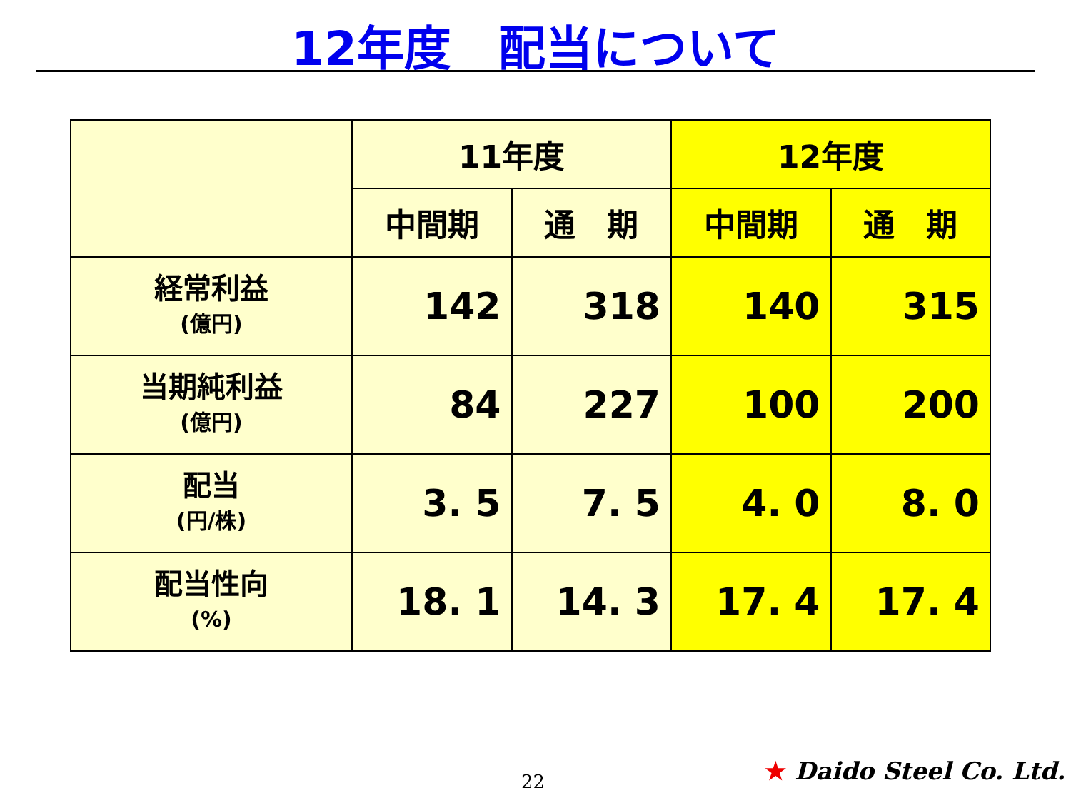12年度　配当について
| | 11年度 | | 12年度 | |
| --- | --- | --- | --- | --- |
| | 中間期 | 通 期 | 中間期 | 通 期 |
| 経常利益 (億円) | 142 | 318 | 140 | 315 |
| 当期純利益 (億円) | 84 | 227 | 100 | 200 |
| 配当 (円/株) | 3. 5 | 7. 5 | 4. 0 | 8. 0 |
| 配当性向 (%) | 18. 1 | 14. 3 | 17. 4 | 17. 4 |
22 ★ Daido Steel Co. Ltd.